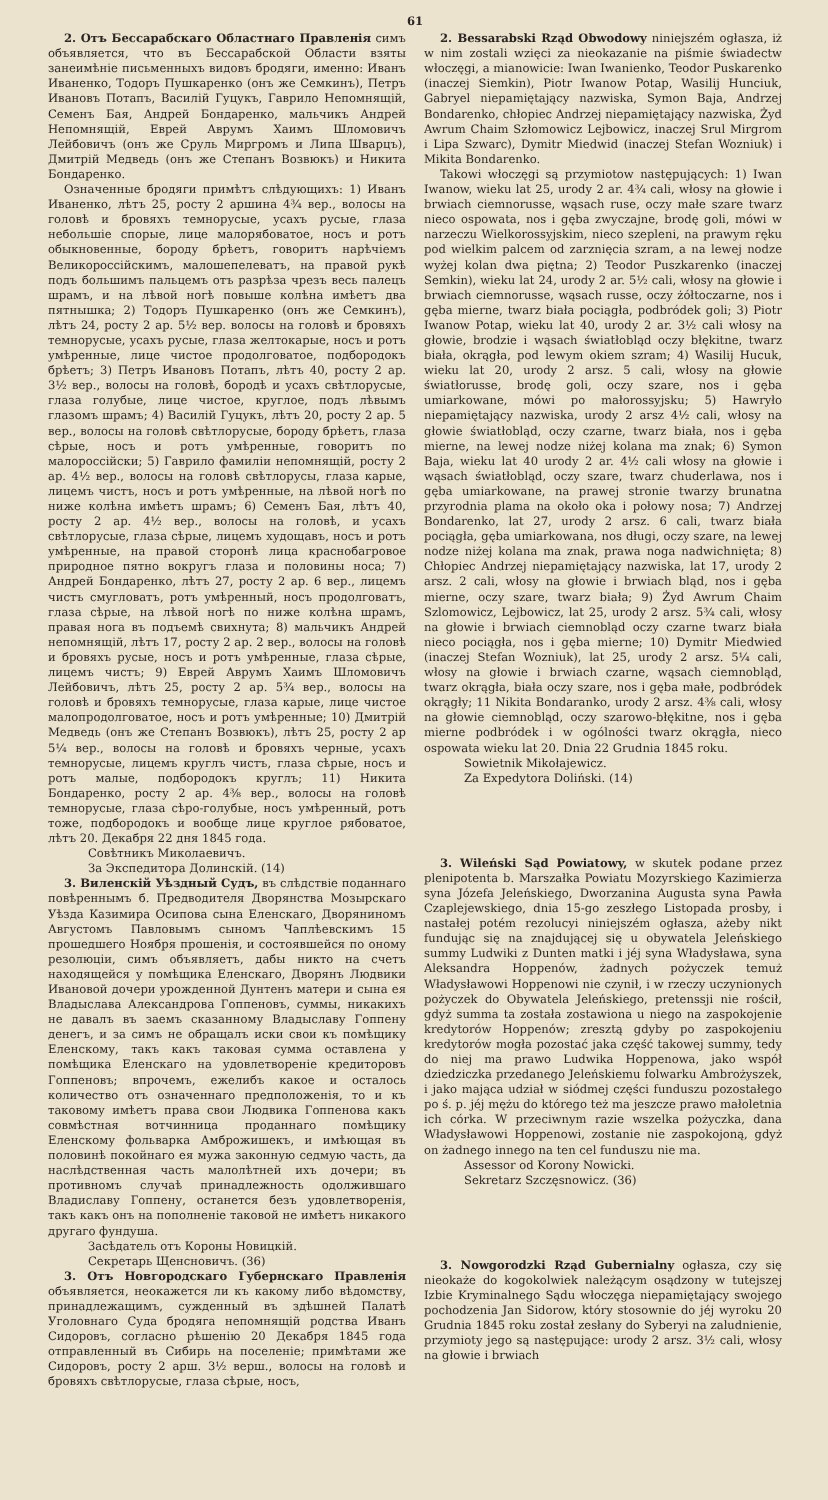61
2. Отъ Бессарабскаго Областнаго Правленія симъ объявляется, что въ Бессарабской Области взяты занеимѣніе письменныхъ видовъ бродяги, именно: Иванъ Иваненко, Тодоръ Пушкаренко (онъ же Семкинъ), Петръ Ивановъ Потапъ, Василій Гуцукъ, Гаврило Непомнящій, Семенъ Бая, Андрей Бондаренко, мальчикъ Андрей Непомнящій, Еврей Аврумъ Хаимъ Шломовичъ Лейбовичъ (онъ же Сруль Миргромъ и Липа Шварцъ), Дмитрій Медведь (онъ же Степанъ Возвюкъ) и Никита Бондаренко.
Означенные бродяги примѣтъ слѣдующихъ: 1) Иванъ Иваненко, лѣтъ 25, росту 2 аршина 4¾ вер., волосы на головѣ и бровяхъ темнорусые, усахъ русые, глаза небольшіе спорые, лице малорябоватое, носъ и ротъ обыкновенные, бороду брѣетъ, говоритъ нарѣчіемъ Великороссійскимъ, малошепелеватъ, на правой рукѣ подъ большимъ пальцемъ отъ разрѣза чрезъ весь палецъ шрамъ, и на лѣвой ногѣ повыше колѣна имѣетъ два пятнышка; 2) Тодоръ Пушкаренко (онъ же Семкинъ), лѣтъ 24, росту 2 ар. 5½ вер. волосы на головѣ и бровяхъ темнорусые, усахъ русые, глаза желтокарые, носъ и ротъ умѣренные, лице чистое продолговатое, подбородокъ брѣетъ; 3) Петръ Ивановъ Потапъ, лѣтъ 40, росту 2 ар. 3½ вер., волосы на головѣ, бородѣ и усахъ свѣтлорусые, глаза голубые, лице чистое, круглое, подъ лѣвымъ глазомъ шрамъ; 4) Василій Гуцукъ, лѣтъ 20, росту 2 ар. 5 вер., волосы на головѣ свѣтлорусые, бороду брѣетъ, глаза сѣрые, носъ и ротъ умѣренные, говоритъ по малороссійски; 5) Гаврило фамиліи непомнящій, росту 2 ар. 4½ вер., волосы на головѣ свѣтлорусы, глаза карые, лицемъ чистъ, носъ и ротъ умѣренные, на лѣвой ногѣ по ниже колѣна имѣетъ шрамъ; 6) Семенъ Бая, лѣтъ 40, росту 2 ар. 4½ вер., волосы на головѣ, и усахъ свѣтлорусые, глаза сѣрые, лицемъ худощавъ, носъ и ротъ умѣренные, на правой сторонѣ лица краснобагровое природное пятно вокругъ глаза и половины носа; 7) Андрей Бондаренко, лѣтъ 27, росту 2 ар. 6 вер., лицемъ чистъ смугловатъ, ротъ умѣренный, носъ продолговатъ, глаза сѣрые, на лѣвой ногѣ по ниже колѣна шрамъ, правая нога въ подъемѣ свихнута; 8) мальчикъ Андрей непомнящій, лѣтъ 17, росту 2 ар. 2 вер., волосы на головѣ и бровяхъ русые, носъ и ротъ умѣренные, глаза сѣрые, лицемъ чистъ; 9) Еврей Аврумъ Хаимъ Шломовичъ Лейбовичъ, лѣтъ 25, росту 2 ар. 5¾ вер., волосы на головѣ и бровяхъ темнорусые, глаза карые, лице чистое малопродолговатое, носъ и ротъ умѣренные; 10) Дмитрій Медведь (онъ же Степанъ Возвюкъ), лѣтъ 25, росту 2 ар 5¼ вер., волосы на головѣ и бровяхъ черные, усахъ темнорусые, лицемъ круглъ чистъ, глаза сѣрые, носъ и ротъ малые, подбородокъ круглъ; 11) Никита Бондаренко, росту 2 ар. 4⅜ вер., волосы на головѣ темнорусые, глаза сѣро-голубые, носъ умѣренный, ротъ тоже, подбородокъ и вообще лице круглое рябоватое, лѣтъ 20. Декабря 22 дня 1845 года.
Совѣтникъ Миколаевичъ.
За Экспедитора Долинскій. (14)
3. Виленскій Уѣздный Судъ, въ слѣдствіе поданнаго повѣреннымъ б. Предводителя Дворянства Мозырскаго Уѣзда Казимира Осипова сына Еленскаго, Дворяниномъ Августомъ Павловымъ сыномъ Чаплѣевскимъ 15 прошедшего Ноября прошенія, и состоявшейся по оному резолюціи, симъ объявляетъ, дабы никто на счетъ находящейся у помѣщика Еленскаго, Дворянъ Людвики Ивановой дочери урожденной Дунтенъ матери и сына ея Владыслава Александрова Гоппеновъ, суммы, никакихъ не давалъ въ заемъ сказанному Владыславу Гоппену денегъ, и за симъ не обращалъ иски свои къ помѣщику Еленскому, такъ какъ таковая сумма оставлена у помѣщика Еленскаго на удовлетвореніе кредиторовъ Гоппеновъ; впрочемъ, ежелибъ какое и осталось количество отъ означеннаго предположенія, то и къ таковому имѣетъ права свои Людвика Гоппенова какъ совмѣстная вотчинница проданнаго помѣщику Еленскому фольварка Амброжишекъ, и имѣющая въ половинѣ покойнаго ея мужа законную седмую часть, да наслѣдственная часть малолѣтней ихъ дочери; въ противномъ случаѣ принадлежность одолжившаго Владиславу Гоппену, останется безъ удовлетворенія, такъ какъ онъ на пополненіе таковой не имѣетъ никакого другаго фундуша.
Засѣдатель отъ Короны Новицкій.
Секретарь Щенсновичъ. (36)
3. Отъ Новгородскаго Губернскаго Правленія объявляется, неокажется ли къ какому либо вѣдомству, принадлежащимъ, сужденный въ здѣшней Палатѣ Уголовнаго Суда бродяга непомнящій родства Иванъ Сидоровъ, согласно рѣшенію 20 Декабря 1845 года отправленный въ Сибирь на поселеніе; примѣтами же Сидоровъ, росту 2 арш. 3½ верш., волосы на головѣ и бровяхъ свѣтлорусые, глаза сѣрые, носъ,
2. Bessarabski Rząd Obwodowy niniejszém ogłasza, iż w nim zostali wzięci za nieokazanie na piśmie świadectw włoczęgi, a mianowicie: Iwan Iwanienko, Teodor Puskarenko (inaczej Siemkin), Piotr Iwanow Potap, Wasilij Hunciuk, Gabryel niepamiętający nazwiska, Symon Baja, Andrzej Bondarenko, chłopiec Andrzej niepamiętający nazwiska, Żyd Awrum Chaim Szłomowicz Lejbowicz, inaczej Srul Mirgrom i Lipa Szwarc), Dymitr Miedwid (inaczej Stefan Wozniuk) i Mikita Bondarenko.
Takowi włoczęgi są przymiotow następujących: 1) Iwan Iwanow, wieku lat 25, urody 2 ar. 4¾ cali, włosy na głowie i brwiach ciemnorusse, wąsach ruse, oczy małe szare twarz nieco ospowata, nos i gęba zwyczajne, brodę goli, mówi w narzeczu Wielkorossyjskim, nieco szepleni, na prawym ręku pod wielkim palcem od zarznięcia szram, a na lewej nodze wyżej kolan dwa piętna; 2) Teodor Puszkarenko (inaczej Semkin), wieku lat 24, urody 2 ar. 5½ cali, włosy na głowie i brwiach ciemnorusse, wąsach russe, oczy żółtoczarne, nos i gęba mierne, twarz biała pociągła, podbródek goli; 3) Piotr Iwanow Potap, wieku lat 40, urody 2 ar. 3½ cali włosy na głowie, brodzie i wąsach światłobląd oczy błękitne, twarz biała, okrągła, pod lewym okiem szram; 4) Wasilij Hucuk, wieku lat 20, urody 2 arsz. 5 cali, włosy na głowie światłorusse, brodę goli, oczy szare, nos i gęba umiarkowane, mówi po małorossyjsku; 5) Hawryło niepamiętający nazwiska, urody 2 arsz 4½ cali, włosy na głowie światłobląd, oczy czarne, twarz biała, nos i gęba mierne, na lewej nodze niżej kolana ma znak; 6) Symon Baja, wieku lat 40 urody 2 ar. 4½ cali włosy na głowie i wąsach światłobląd, oczy szare, twarz chuderlawa, nos i gęba umiarkowane, na prawej stronie twarzy brunatna przyrodnia plama na około oka i połowy nosa; 7) Andrzej Bondarenko, lat 27, urody 2 arsz. 6 cali, twarz biała pociągła, gęba umiarkowana, nos długi, oczy szare, na lewej nodze niżej kolana ma znak, prawa noga nadwichnięta; 8) Chłopiec Andrzej niepamiętający nazwiska, lat 17, urody 2 arsz. 2 cali, włosy na głowie i brwiach bląd, nos i gęba mierne, oczy szare, twarz biała; 9) Żyd Awrum Chaim Szlomowicz, Lejbowicz, lat 25, urody 2 arsz. 5¾ cali, włosy na głowie i brwiach ciemnobląd oczy czarne twarz biała nieco pociągła, nos i gęba mierne; 10) Dymitr Miedwied (inaczej Stefan Wozniuk), lat 25, urody 2 arsz. 5¼ cali, włosy na głowie i brwiach czarne, wąsach ciemnobląd, twarz okrągła, biała oczy szare, nos i gęba małe, podbródek okrągły; 11 Nikita Bondaranko, urody 2 arsz. 4⅜ cali, włosy na głowie ciemnobląd, oczy szarowo-błękitne, nos i gęba mierne podbródek i w ogólności twarz okrągła, nieco ospowata wieku lat 20. Dnia 22 Grudnia 1845 roku.
Sowietnik Mikołajewicz.
Za Expedytora Doliński. (14)
3. Wileński Sąd Powiatowy, w skutek podane przez plenipotenta b. Marszałka Powiatu Mozyrskiego Kazimierza syna Józefa Jeleńskiego, Dworzanina Augusta syna Pawła Czaplejewskiego, dnia 15-go zeszłego Listopada prosby, i nastałej potém rezolucyi niniejszém ogłasza, ażeby nikt fundując się na znajdującej się u obywatela Jeleńskiego summy Ludwiki z Dunten matki i jéj syna Władysława, syna Aleksandra Hoppenów, żadnych pożyczek temuż Władysławowi Hoppenowi nie czynił, i w rzeczy uczynionych pożyczek do Obywatela Jeleńskiego, pretenssji nie rościł, gdyż summa ta została zostawiona u niego na zaspokojenie kredytorów Hoppenów; zresztą gdyby po zaspokojeniu kredytorów mogła pozostać jaka część takowej summy, tedy do niej ma prawo Ludwika Hoppenowa, jako współ dziedziczka przedanego Jeleńskiemu folwarku Ambrożyszek, i jako mająca udział w siódmej części funduszu pozostałego po ś. p. jéj mężu do którego też ma jeszcze prawo małoletnia ich córka. W przeciwnym razie wszelka pożyczka, dana Władysławowi Hoppenowi, zostanie nie zaspokojoną, gdyż on żadnego innego na ten cel funduszu nie ma.
Assessor od Korony Nowicki.
Sekretarz Szczęsnowicz. (36)
3. Nowgorodzki Rząd Gubernialny ogłasza, czy się nieokaże do kogokolwiek należącym osądzony w tutejszej Izbie Kryminalnego Sądu włoczęga niepamiętający swojego pochodzenia Jan Sidorow, który stosownie do jéj wyroku 20 Grudnia 1845 roku został zesłany do Syberyi na zaludnienie, przymioty jego są następujące: urody 2 arsz. 3½ cali, włosy na głowie i brwiach